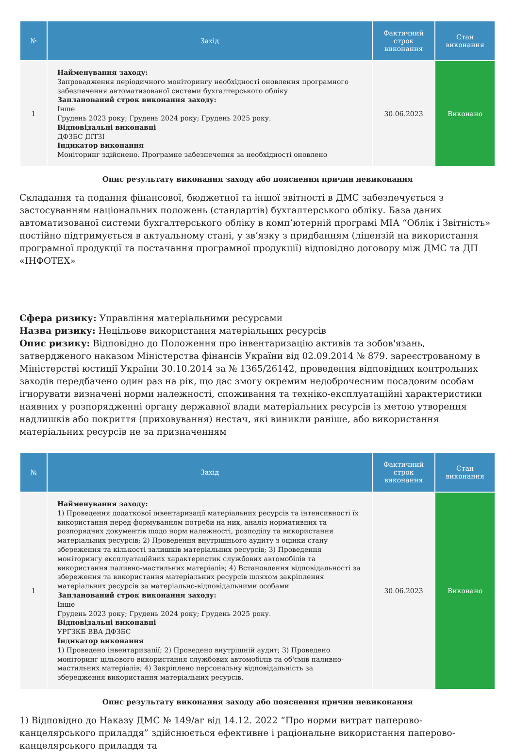| № | Захід | Фактичний строк виконання | Стан виконання |
| --- | --- | --- | --- |
| 1 | Найменування заходу: Запровадження періодичного моніторингу необхідності оновлення програмного забезпечення автоматизованої системи бухгалтерського обліку Запланований строк виконання заходу: Інше Грудень 2023 року; Грудень 2024 року; Грудень 2025 року. Відповідальні виконавці ДФЗБС ДІТЗІ Індикатор виконання Моніторинг здійснено. Програмне забезпечення за необхідності оновлено | 30.06.2023 | Виконано |
Опис результату виконання заходу або пояснення причин невиконання
Складання та подання фінансової, бюджетної та іншої звітності в ДМС забезпечується з застосуванням національних положень (стандартів) бухгалтерського обліку. База даних автоматизованої системи бухгалтерського обліку в комп’ютерній програмі МІА “Облік і Звітність» постійно підтримується в актуальному стані, у зв’язку з придбанням (ліцензій на використання програмної продукції та постачання програмної продукції) відповідно договору між ДМС та ДП «ІНФОТЕХ»
Сфера ризику: Управління матеріальними ресурсами
Назва ризику: Нецільове використання матеріальних ресурсів
Опис ризику: Відповідно до Положення про інвентаризацію активів та зобов'язань, затвердженого наказом Міністерства фінансів України від 02.09.2014 № 879. зареєстрованому в Міністерстві юстиції України 30.10.2014 за № 1365/26142, проведення відповідних контрольних заходів передбачено один раз на рік, що дас змогу окремим недоброчесним посадовим особам ігнорувати визначені норми належності, споживання та техніко-експлуатаційні характеристики наявних у розпорядженні органу державної влади матеріальних ресурсів із метою утворення надлишків або покриття (приховування) нестач, які виникли раніше, або використання матеріальних ресурсів не за призначенням
| № | Захід | Фактичний строк виконання | Стан виконання |
| --- | --- | --- | --- |
| 1 | Найменування заходу: 1) Проведення додаткової інвентаризації матеріальних ресурсів та інтенсивності їх використання перед формуванням потреби на них, аналіз нормативних та розпорядчих документів щодо норм належності, розподілу та використання матеріальних ресурсів; 2) Проведення внутрішнього аудиту з оцінки стану збереження та кількості залишків матеріальних ресурсів; 3) Проведення моніторингу експлуатаційних характеристик службових автомобілів та використання паливно-мастильних матеріалів; 4) Встановлення відповідальності за збереження та використання матеріальних ресурсів шляхом закріплення матеріальних ресурсів за матеріально-відповідальними особами Запланований строк виконання заходу: Інше Грудень 2023 року; Грудень 2024 року; Грудень 2025 року. Відповідальні виконавці УРГЗКБ ВВА ДФЗБС Індикатор виконання 1) Проведено інвентаризації; 2) Проведено внутрішній аудит; 3) Проведено моніторинг цільового використання службових автомобілів та об'ємів паливно-мастильних матеріалів; 4) Закріплено персональну відповідальність за збередження використання матеріальних ресурсів. | 30.06.2023 | Виконано |
Опис результату виконання заходу або пояснення причин невиконання
1) Відповідно до Наказу ДМС № 149/аг від 14.12. 2022 “Про норми витрат паперово-канцелярського приладдя” здійснюється ефективне і раціональне використання паперово-канцелярського приладдя та